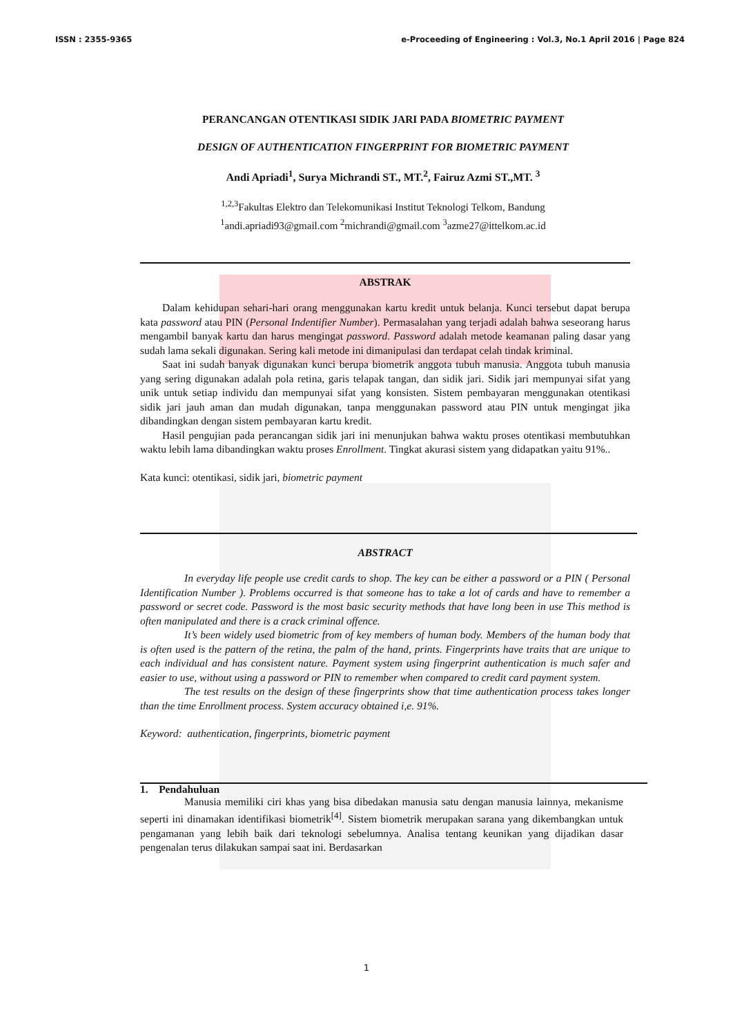ISSN : 2355-9365 e-Proceeding of Engineering : Vol.3, No.1 April 2016 | Page 824
PERANCANGAN OTENTIKASI SIDIK JARI PADA BIOMETRIC PAYMENT
DESIGN OF AUTHENTICATION FINGERPRINT FOR BIOMETRIC PAYMENT
Andi Apriadi<sup>1</sup>, Surya Michrandi ST., MT.<sup>2</sup>, Fairuz Azmi ST.,MT. <sup>3</sup>
<sup>1,2,3</sup>Fakultas Elektro dan Telekomunikasi Institut Teknologi Telkom, Bandung
<sup>1</sup> andi.apriadi93@gmail.com <sup>2</sup>michrandi@gmail.com <sup>3</sup>azme27@ittelkom.ac.id
ABSTRAK
Dalam kehidupan sehari-hari orang menggunakan kartu kredit untuk belanja. Kunci tersebut dapat berupa kata password atau PIN (Personal Indentifier Number). Permasalahan yang terjadi adalah bahwa seseorang harus mengambil banyak kartu dan harus mengingat password. Password adalah metode keamanan paling dasar yang sudah lama sekali digunakan. Sering kali metode ini dimanipulasi dan terdapat celah tindak kriminal.
Saat ini sudah banyak digunakan kunci berupa biometrik anggota tubuh manusia. Anggota tubuh manusia yang sering digunakan adalah pola retina, garis telapak tangan, dan sidik jari. Sidik jari mempunyai sifat yang unik untuk setiap individu dan mempunyai sifat yang konsisten. Sistem pembayaran menggunakan otentikasi sidik jari jauh aman dan mudah digunakan, tanpa menggunakan password atau PIN untuk mengingat jika dibandingkan dengan sistem pembayaran kartu kredit.
Hasil pengujian pada perancangan sidik jari ini menunjukan bahwa waktu proses otentikasi membutuhkan waktu lebih lama dibandingkan waktu proses Enrollment. Tingkat akurasi sistem yang didapatkan yaitu 91%..
Kata kunci: otentikasi, sidik jari, biometric payment
ABSTRACT
In everyday life people use credit cards to shop. The key can be either a password or a PIN ( Personal Identification Number ). Problems occurred is that someone has to take a lot of cards and have to remember a password or secret code. Password is the most basic security methods that have long been in use This method is often manipulated and there is a crack criminal offence.
It’s been widely used biometric from of key members of human body. Members of the human body that is often used is the pattern of the retina, the palm of the hand, prints. Fingerprints have traits that are unique to each individual and has consistent nature. Payment system using fingerprint authentication is much safer and easier to use, without using a password or PIN to remember when compared to credit card payment system.
The test results on the design of these fingerprints show that time authentication process takes longer than the time Enrollment process. System accuracy obtained i,e. 91%.
Keyword: authentication, fingerprints, biometric payment
1. Pendahuluan
Manusia memiliki ciri khas yang bisa dibedakan manusia satu dengan manusia lainnya, mekanisme seperti ini dinamakan identifikasi biometrik<sup>[4]</sup>. Sistem biometrik merupakan sarana yang dikembangkan untuk pengamanan yang lebih baik dari teknologi sebelumnya. Analisa tentang keunikan yang dijadikan dasar pengenalan terus dilakukan sampai saat ini. Berdasarkan
1